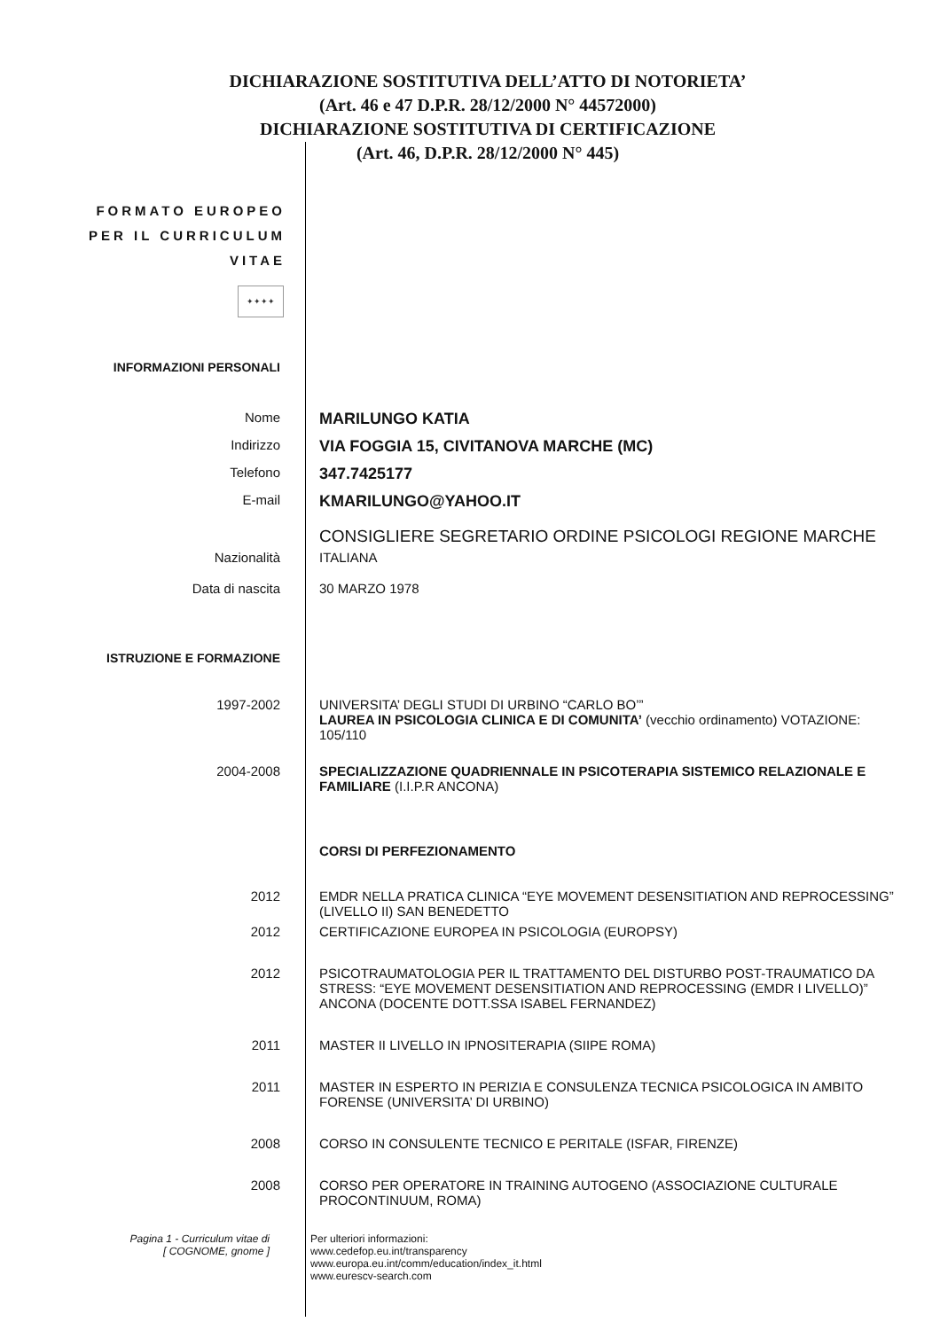DICHIARAZIONE SOSTITUTIVA DELL’ATTO DI NOTORIETA’
(Art. 46 e 47 D.P.R. 28/12/2000 N° 44572000)
DICHIARAZIONE SOSTITUTIVA DI CERTIFICAZIONE
(Art. 46, D.P.R. 28/12/2000 N° 445)
FORMATO EUROPEO
PER IL CURRICULUM
VITAE
✦✦✦✦
INFORMAZIONI PERSONALI
Nome
MARILUNGO KATIA
Indirizzo
VIA FOGGIA 15, CIVITANOVA MARCHE (MC)
Telefono
347.7425177
E-mail
KMARILUNGO@YAHOO.IT
CONSIGLIERE SEGRETARIO ORDINE PSICOLOGI REGIONE MARCHE
Nazionalità ITALIANA
Data di nascita 30 MARZO 1978
ISTRUZIONE E FORMAZIONE
1997-2002 UNIVERSITA’ DEGLI STUDI DI URBINO “CARLO BO’”
LAUREA IN PSICOLOGIA CLINICA E DI COMUNITA’ (vecchio ordinamento) VOTAZIONE: 105/110
2004-2008 SPECIALIZZAZIONE QUADRIENNALE IN PSICOTERAPIA SISTEMICO RELAZIONALE E FAMILIARE (I.I.P.R ANCONA)
CORSI DI PERFEZIONAMENTO
2012 EMDR NELLA PRATICA CLINICA “EYE MOVEMENT DESENSITIATION AND REPROCESSING” (LIVELLO II) SAN BENEDETTO
2012 CERTIFICAZIONE EUROPEA IN PSICOLOGIA (EUROPSY)
2012 PSICOTRAUMATOLOGIA PER IL TRATTAMENTO DEL DISTURBO POST-TRAUMATICO DA STRESS: “EYE MOVEMENT DESENSITIATION AND REPROCESSING (EMDR I LIVELLO)” ANCONA (DOCENTE DOTT.SSA ISABEL FERNANDEZ)
2011 MASTER II LIVELLO IN IPNOSITERAPIA (SIIPE ROMA)
2011 MASTER IN ESPERTO IN PERIZIA E CONSULENZA TECNICA PSICOLOGICA IN AMBITO FORENSE (UNIVERSITA’ DI URBINO)
2008 CORSO IN CONSULENTE TECNICO E PERITALE (ISFAR, FIRENZE)
2008 CORSO PER OPERATORE IN TRAINING AUTOGENO (ASSOCIAZIONE CULTURALE PROCONTINUUM, ROMA)
Pagina 1 - Curriculum vitae di
[ COGNOME, gnome ]
Per ulteriori informazioni:
www.cedefop.eu.int/transparency
www.europa.eu.int/comm/education/index_it.html
www.eurescv-search.com